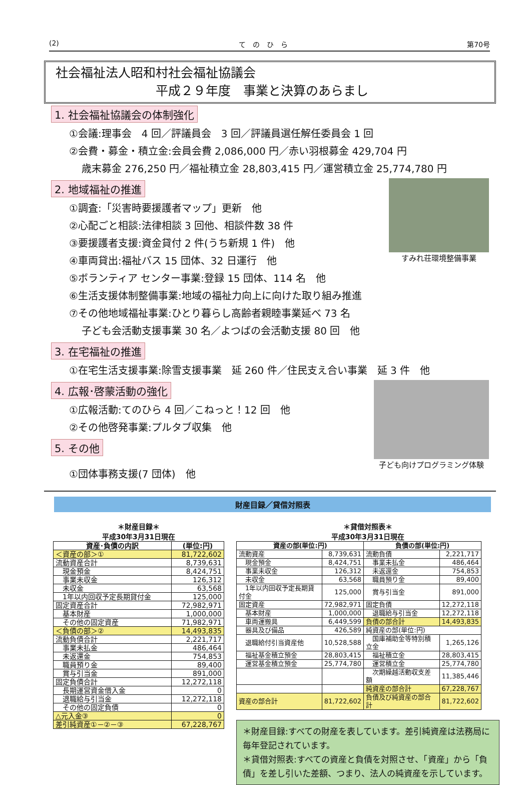(2) て　の　ひ　ら 第70号
社会福祉法人昭和村社会福祉協議会
平成２９年度　事業と決算のあらまし
1. 社会福祉協議会の体制強化
①会議:理事会　4 回／評議員会　3 回／評議員選任解任委員会 1 回
②会費・募金・積立金:会員会費 2,086,000 円／赤い羽根募金 429,704 円
歳末募金 276,250 円／福祉積立金 28,803,415 円／運営積立金 25,774,780 円
すみれ荘環境整備事業
2. 地域福祉の推進
①調査:「災害時要援護者マップ」更新　他
②心配ごと相談:法律相談 3 回他、相談件数 38 件
③要援護者支援:資金貸付 2 件(うち新規 1 件)　他
④車両貸出:福祉バス 15 団体、32 日運行　他
⑤ボランティア センター事業:登録 15 団体、114 名　他
⑥生活支援体制整備事業:地域の福祉力向上に向けた取り組み推進
⑦その他地域福祉事業:ひとり暮らし高齢者親睦事業延べ 73 名
子ども会活動支援事業 30 名／よつばの会活動支援 80 回　他
3. 在宅福祉の推進
①在宅生活支援事業:除雪支援事業　延 260 件／住民支え合い事業　延 3 件　他
子ども向けプログラミング体験
4. 広報･啓蒙活動の強化
①広報活動:てのひら 4 回／こねっと！12 回　他
②その他啓発事業:プルタブ収集　他
5. その他
①団体事務支援(7 団体)　他
財産目録／貸借対照表
＊財産目録＊
平成30年3月31日現在
| 資産･負債の内訳 | (単位:円) |
| --- | --- |
| ＜資産の部＞① | 81,722,602 |
| 流動資産合計 | 8,739,631 |
| 現金預金 | 8,424,751 |
| 事業未収金 | 126,312 |
| 未収金 | 63,568 |
| 1年以内回収予定長期貸付金 | 125,000 |
| 固定資産合計 | 72,982,971 |
| 基本財産 | 1,000,000 |
| その他の固定資産 | 71,982,971 |
| ＜負債の部＞② | 14,493,835 |
| 流動負債合計 | 2,221,717 |
| 事業未払金 | 486,464 |
| 未返還金 | 754,853 |
| 職員預り金 | 89,400 |
| 賞与引当金 | 891,000 |
| 固定負債合計 | 12,272,118 |
| 長期運営資金借入金 | 0 |
| 退職給与引当金 | 12,272,118 |
| その他の固定負債 | 0 |
| △元入金③ | 0 |
| 差引純資産①－②－③ | 67,228,767 |
＊貸借対照表＊
平成30年3月31日現在
| 資産の部(単位:円) | | 負債の部(単位:円) | |
| --- | --- | --- | --- |
| 流動資産 | 8,739,631 | 流動負債 | 2,221,717 |
| 現金預金 | 8,424,751 | 事業未払金 | 486,464 |
| 事業未収金 | 126,312 | 未返還金 | 754,853 |
| 未収金 | 63,568 | 職員預り金 | 89,400 |
| 1年以内回収予定長期貸付金 | 125,000 | 賞与引当金 | 891,000 |
| 固定資産 | 72,982,971 | 固定負債 | 12,272,118 |
| 基本財産 | 1,000,000 | 退職給与引当金 | 12,272,118 |
| 車両運搬具 | 6,449,599 | 負債の部合計 | 14,493,835 |
| 器具及び備品 | 426,589 | 純資産の部(単位:円) | |
| 退職給付引当資産他 | 10,528,588 | 国庫補助金等特別積立金 | 1,265,126 |
| 福祉基金積立預金 | 28,803,415 | 福祉積立金 | 28,803,415 |
| 運営基金積立預金 | 25,774,780 | 運営積立金 | 25,774,780 |
| | | 次期繰越活動収支差額 | 11,385,446 |
| | | 純資産の部合計 | 67,228,767 |
| 資産の部合計 | 81,722,602 | 負債及び純資産の部合計 | 81,722,602 |
＊財産目録:すべての財産を表しています。差引純資産は法務局に毎年登記されています。
＊貸借対照表:すべての資産と負債を対照させ、「資産」から「負債」を差し引いた差額、つまり、法人の純資産を示しています。